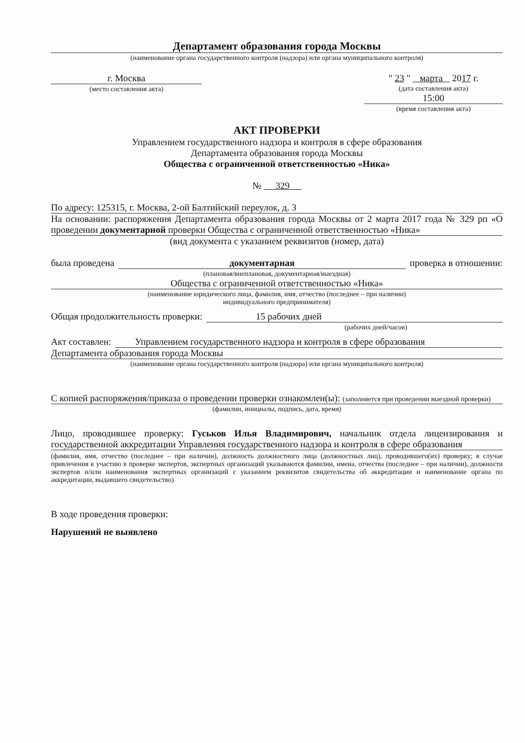Департамент образования города Москвы
(наименование органа государственного контроля (надзора) или органа муниципального контроля)
г. Москва
(место составления акта)
" 23 " марта 2017 г.
(дата составления акта)
15:00
(время составления акта)
АКТ ПРОВЕРКИ
Управлением государственного надзора и контроля в сфере образования
Департамента образования города Москвы
Общества с ограниченной ответственностью «Ника»
№ 329
По адресу: 125315, г. Москва, 2-ой Балтийский переулок, д. 3
На основании: распоряжения Департамента образования города Москвы от 2 марта 2017 года № 329 рп «О проведении документарной проверки Общества с ограниченной ответственностью «Ника»
(вид документа с указанием реквизитов (номер, дата)
была проведена документарная проверка в отношении:
(плановая/внеплановая, документарная/выездная)
Общества с ограниченной ответственностью «Ника»
(наименование юридического лица, фамилия, имя, отчество (последнее – при наличии)
индивидуального предпринимателя)
Общая продолжительность проверки: 15 рабочих дней
(рабочих дней/часов)
Акт составлен: Управлением государственного надзора и контроля в сфере образования
Департамента образования города Москвы
(наименование органа государственного контроля (надзора) или органа муниципального контроля)
С копией распоряжения/приказа о проведении проверки ознакомлен(ы): (заполняется при проведении выездной проверки)
(фамилии, инициалы, подпись, дата, время)
Лицо, проводившее проверку: Гуськов Илья Владимирович, начальник отдела лицензирования и государственной аккредитации Управления государственного надзора и контроля в сфере образования
(фамилия, имя, отчество (последнее – при наличии), должность должностного лица (должностных лиц), проводившего(их) проверку; в случае привлечения к участию в проверке экспертов, экспертных организаций указываются фамилии, имена, отчества (последнее – при наличии), должности экспертов и/или наименования экспертных организаций с указанием реквизитов свидетельства об аккредитации и наименование органа по аккредитации, выдавшего свидетельство)
В ходе проведения проверки:
Нарушений не выявлено